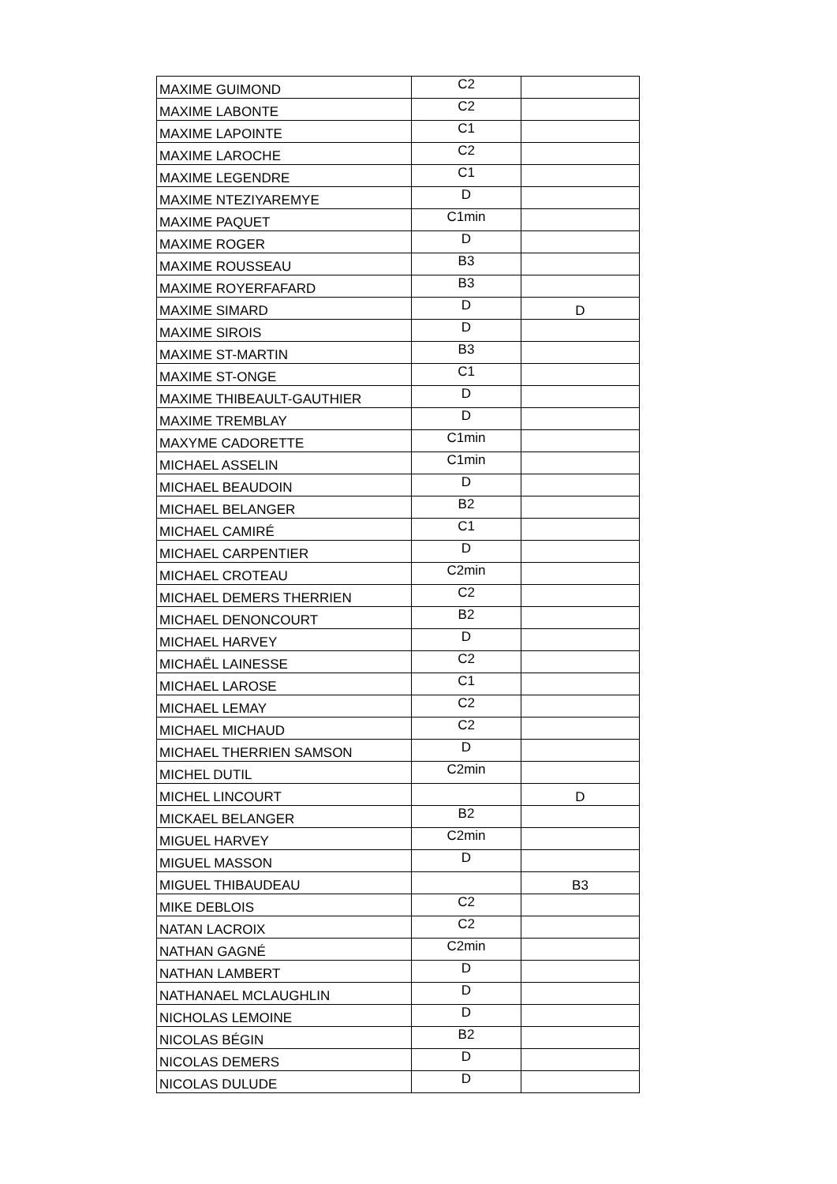| MAXIME GUIMOND | C2 | |
| MAXIME LABONTE | C2 | |
| MAXIME LAPOINTE | C1 | |
| MAXIME LAROCHE | C2 | |
| MAXIME LEGENDRE | C1 | |
| MAXIME NTEZIYAREMYE | D | |
| MAXIME PAQUET | C1min | |
| MAXIME ROGER | D | |
| MAXIME ROUSSEAU | B3 | |
| MAXIME ROYERFAFARD | B3 | |
| MAXIME SIMARD | D | D |
| MAXIME SIROIS | D | |
| MAXIME ST-MARTIN | B3 | |
| MAXIME ST-ONGE | C1 | |
| MAXIME THIBEAULT-GAUTHIER | D | |
| MAXIME TREMBLAY | D | |
| MAXYME CADORETTE | C1min | |
| MICHAEL ASSELIN | C1min | |
| MICHAEL BEAUDOIN | D | |
| MICHAEL BELANGER | B2 | |
| MICHAEL CAMIRÉ | C1 | |
| MICHAEL CARPENTIER | D | |
| MICHAEL CROTEAU | C2min | |
| MICHAEL DEMERS THERRIEN | C2 | |
| MICHAEL DENONCOURT | B2 | |
| MICHAEL HARVEY | D | |
| MICHAËL LAINESSE | C2 | |
| MICHAEL LAROSE | C1 | |
| MICHAEL LEMAY | C2 | |
| MICHAEL MICHAUD | C2 | |
| MICHAEL THERRIEN SAMSON | D | |
| MICHEL DUTIL | C2min | |
| MICHEL LINCOURT | | D |
| MICKAEL BELANGER | B2 | |
| MIGUEL HARVEY | C2min | |
| MIGUEL MASSON | D | |
| MIGUEL THIBAUDEAU | | B3 |
| MIKE DEBLOIS | C2 | |
| NATAN LACROIX | C2 | |
| NATHAN GAGNÉ | C2min | |
| NATHAN LAMBERT | D | |
| NATHANAEL MCLAUGHLIN | D | |
| NICHOLAS LEMOINE | D | |
| NICOLAS BÉGIN | B2 | |
| NICOLAS DEMERS | D | |
| NICOLAS DULUDE | D | |